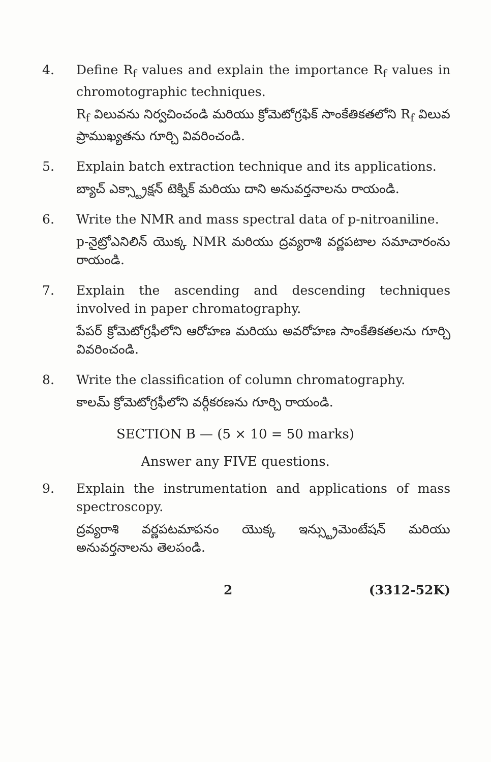4. Define R<sub>f</sub> values and explain the importance R<sub>f</sub> values in chromotographic techniques.
R<sub>f</sub> విలువను నిర్వచించండి మరియు క్రోమెటోగ్రఫిక్ సాంకేతికతలోని R<sub>f</sub> విలువ ప్రాముఖ్యతను గూర్చి వివరించండి.
5. Explain batch extraction technique and its applications.
బ్యాచ్ ఎక్స్ట్రాక్షన్ టెక్నిక్ మరియు దాని అనువర్తనాలను రాయండి.
6. Write the NMR and mass spectral data of p-nitroaniline.
p-నైట్రోఎనిలిన్ యొక్క NMR మరియు ద్రవ్యరాశి వర్ణపటాల సమాచారంను రాయండి.
7. Explain the ascending and descending techniques involved in paper chromatography.
పేపర్ క్రోమెటోగ్రఫీలోని ఆరోహణ మరియు అవరోహణ సాంకేతికతలను గూర్చి వివరించండి.
8. Write the classification of column chromatography.
కాలమ్ క్రోమెటోగ్రఫీలోని వర్గీకరణను గూర్చి రాయండి.
SECTION B — (5 × 10 = 50 marks)
Answer any FIVE questions.
9. Explain the instrumentation and applications of mass spectroscopy.
ద్రవ్యరాశి వర్ణపటమాపనం యొక్క ఇన్స్ట్రుమెంటేషన్ మరియు అనువర్తనాలను తెలపండి.
2 (3312-52K)